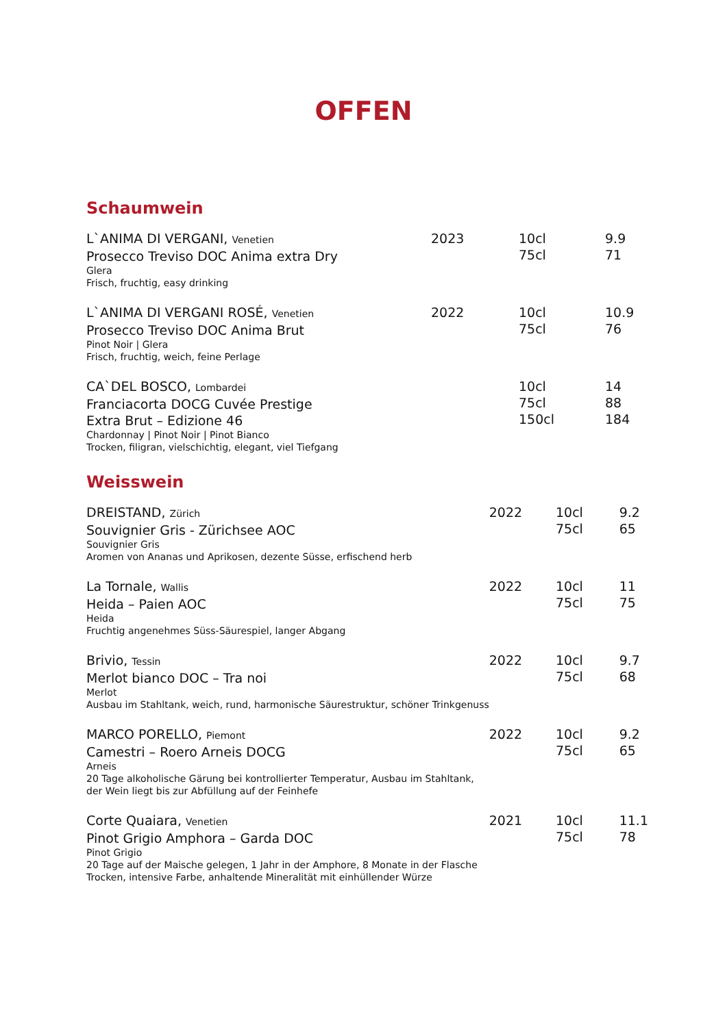OFFEN
Schaumwein
| L`ANIMA DI VERGANI, Venetien Prosecco Treviso DOC Anima extra Dry Glera Frisch, fruchtig, easy drinking | 2023 | 10cl 75cl | 9.9 71 |
| L`ANIMA DI VERGANI ROSÉ, Venetien Prosecco Treviso DOC Anima Brut Pinot Noir / Glera Frisch, fruchtig, weich, feine Perlage | 2022 | 10cl 75cl | 10.9 76 |
| CA`DEL BOSCO, Lombardei Franciacorta DOCG Cuvée Prestige Extra Brut – Edizione 46 Chardonnay / Pinot Noir / Pinot Bianco Trocken, filigran, vielschichtig, elegant, viel Tiefgang | | 10cl 75cl 150cl | 14 88 184 |
Weisswein
| DREISTAND, Zürich Souvignier Gris - Zürichsee AOC Souvignier Gris Aromen von Ananas und Aprikosen, dezente Süsse, erfischend herb | 2022 | 10cl 75cl | 9.2 65 |
| La Tornale, Wallis Heida – Paien AOC Heida Fruchtig angenehmes Süss-Säurespiel, langer Abgang | 2022 | 10cl 75cl | 11 75 |
| Brivio, Tessin Merlot bianco DOC – Tra noi Merlot Ausbau im Stahltank, weich, rund, harmonische Säurestruktur, schöner Trinkgenuss | 2022 | 10cl 75cl | 9.7 68 |
| MARCO PORELLO, Piemont Camestri – Roero Arneis DOCG Arneis 20 Tage alkoholische Gärung bei kontrollierter Temperatur, Ausbau im Stahltank, der Wein liegt bis zur Abfüllung auf der Feinhefe | 2022 | 10cl 75cl | 9.2 65 |
| Corte Quaiara, Venetien Pinot Grigio Amphora – Garda DOC Pinot Grigio 20 Tage auf der Maische gelegen, 1 Jahr in der Amphore, 8 Monate in der Flasche Trocken, intensive Farbe, anhaltende Mineralität mit einhüllender Würze | 2021 | 10cl 75cl | 11.1 78 |